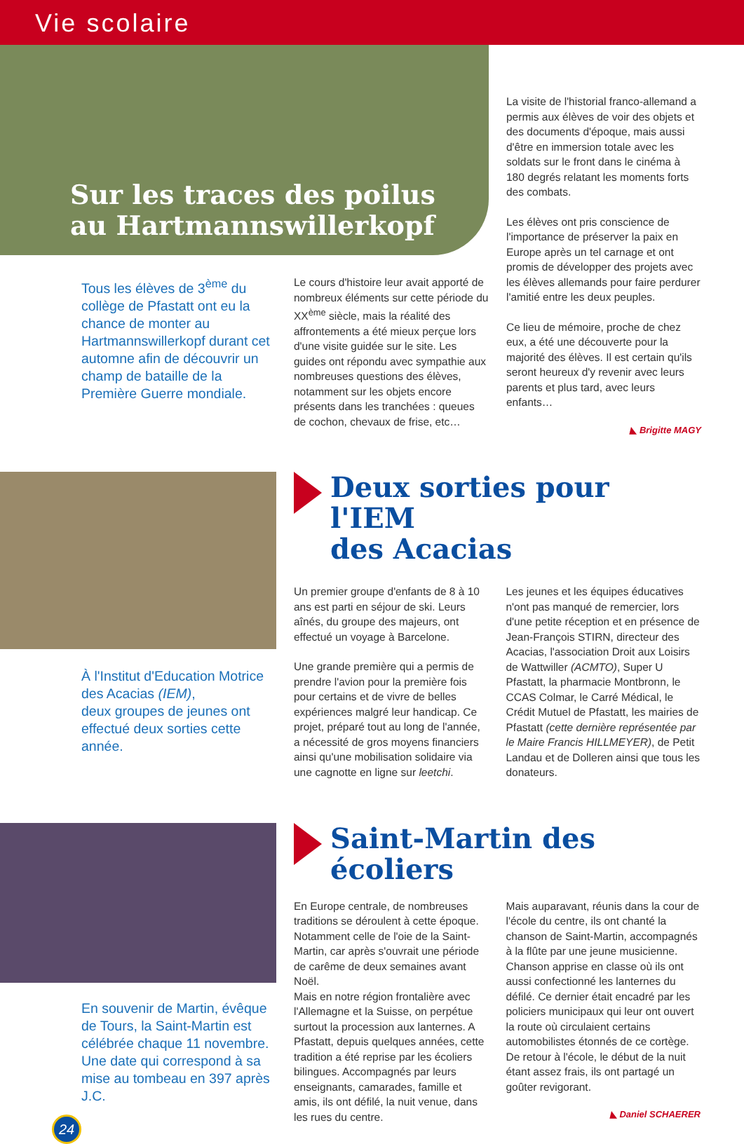Vie scolaire
Sur les traces des poilus
au Hartmannswillerkopf
Tous les élèves de 3<sup>ème</sup> du collège de Pfastatt ont eu la chance de monter au Hartmannswillerkopf durant cet automne afin de découvrir un champ de bataille de la Première Guerre mondiale.
Le cours d'histoire leur avait apporté de nombreux éléments sur cette période du XX<sup>ème</sup> siècle, mais la réalité des affrontements a été mieux perçue lors d'une visite guidée sur le site. Les guides ont répondu avec sympathie aux nombreuses questions des élèves, notamment sur les objets encore présents dans les tranchées : queues de cochon, chevaux de frise, etc…
La visite de l'historial franco-allemand a permis aux élèves de voir des objets et des documents d'époque, mais aussi d'être en immersion totale avec les soldats sur le front dans le cinéma à 180 degrés relatant les moments forts des combats.
Les élèves ont pris conscience de l'importance de préserver la paix en Europe après un tel carnage et ont promis de développer des projets avec les élèves allemands pour faire perdurer l'amitié entre les deux peuples.
Ce lieu de mémoire, proche de chez eux, a été une découverte pour la majorité des élèves. Il est certain qu'ils seront heureux d'y revenir avec leurs parents et plus tard, avec leurs enfants…
◣ Brigitte MAGY
À l'Institut d'Education Motrice des Acacias (IEM),
deux groupes de jeunes ont effectué deux sorties cette année.
Deux sorties pour l'IEM
des Acacias
Un premier groupe d'enfants de 8 à 10 ans est parti en séjour de ski. Leurs aînés, du groupe des majeurs, ont effectué un voyage à Barcelone.
Une grande première qui a permis de prendre l'avion pour la première fois pour certains et de vivre de belles expériences malgré leur handicap. Ce projet, préparé tout au long de l'année, a nécessité de gros moyens financiers ainsi qu'une mobilisation solidaire via une cagnotte en ligne sur leetchi.
Les jeunes et les équipes éducatives n'ont pas manqué de remercier, lors d'une petite réception et en présence de Jean-François STIRN, directeur des Acacias, l'association Droit aux Loisirs de Wattwiller (ACMTO), Super U Pfastatt, la pharmacie Montbronn, le CCAS Colmar, le Carré Médical, le Crédit Mutuel de Pfastatt, les mairies de Pfastatt (cette dernière représentée par le Maire Francis HILLMEYER), de Petit Landau et de Dolleren ainsi que tous les donateurs.
En souvenir de Martin, évêque de Tours, la Saint-Martin est célébrée chaque 11 novembre. Une date qui correspond à sa mise au tombeau en 397 après J.C.
24
Saint-Martin des écoliers
En Europe centrale, de nombreuses traditions se déroulent à cette époque. Notamment celle de l'oie de la Saint-Martin, car après s'ouvrait une période de carême de deux semaines avant Noël.
Mais en notre région frontalière avec l'Allemagne et la Suisse, on perpétue surtout la procession aux lanternes. A Pfastatt, depuis quelques années, cette tradition a été reprise par les écoliers bilingues. Accompagnés par leurs enseignants, camarades, famille et amis, ils ont défilé, la nuit venue, dans les rues du centre.
Mais auparavant, réunis dans la cour de l'école du centre, ils ont chanté la chanson de Saint-Martin, accompagnés à la flûte par une jeune musicienne. Chanson apprise en classe où ils ont aussi confectionné les lanternes du défilé. Ce dernier était encadré par les policiers municipaux qui leur ont ouvert la route où circulaient certains automobilistes étonnés de ce cortège. De retour à l'école, le début de la nuit étant assez frais, ils ont partagé un goûter revigorant.
◣ Daniel SCHAERER